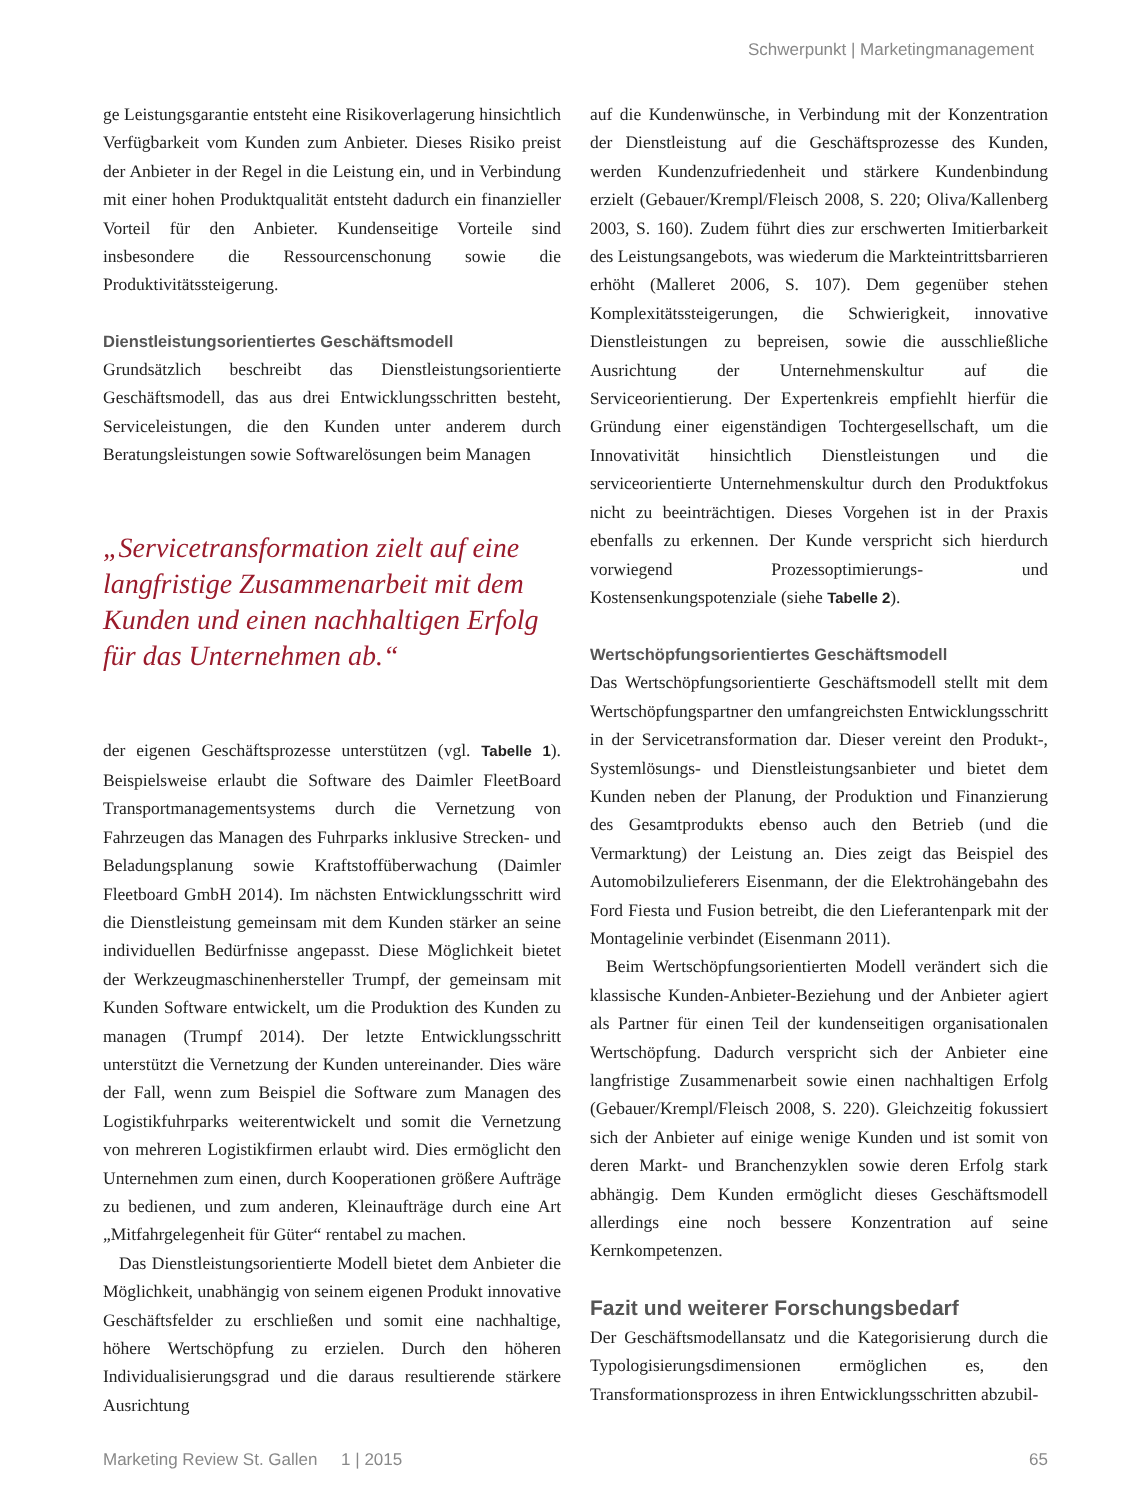Schwerpunkt | Marketingmanagement
ge Leistungsgarantie entsteht eine Risikoverlagerung hinsichtlich Verfügbarkeit vom Kunden zum Anbieter. Dieses Risiko preist der Anbieter in der Regel in die Leistung ein, und in Verbindung mit einer hohen Produktqualität entsteht dadurch ein finanzieller Vorteil für den Anbieter. Kundenseitige Vorteile sind insbesondere die Ressourcenschonung sowie die Produktivitätssteigerung.
Dienstleistungsorientiertes Geschäftsmodell
Grundsätzlich beschreibt das Dienstleistungsorientierte Geschäftsmodell, das aus drei Entwicklungsschritten besteht, Serviceleistungen, die den Kunden unter anderem durch Beratungsleistungen sowie Softwarelösungen beim Managen
„Servicetransformation zielt auf eine langfristige Zusammenarbeit mit dem Kunden und einen nachhaltigen Erfolg für das Unternehmen ab.“
der eigenen Geschäftsprozesse unterstützen (vgl. Tabelle 1). Beispielsweise erlaubt die Software des Daimler FleetBoard Transportmanagementsystems durch die Vernetzung von Fahrzeugen das Managen des Fuhrparks inklusive Strecken- und Beladungsplanung sowie Kraftstoffüberwachung (Daimler Fleetboard GmbH 2014). Im nächsten Entwicklungsschritt wird die Dienstleistung gemeinsam mit dem Kunden stärker an seine individuellen Bedürfnisse angepasst. Diese Möglichkeit bietet der Werkzeugmaschinenhersteller Trumpf, der gemeinsam mit Kunden Software entwickelt, um die Produktion des Kunden zu managen (Trumpf 2014). Der letzte Entwicklungsschritt unterstützt die Vernetzung der Kunden untereinander. Dies wäre der Fall, wenn zum Beispiel die Software zum Managen des Logistikfuhrparks weiterentwickelt und somit die Vernetzung von mehreren Logistikfirmen erlaubt wird. Dies ermöglicht den Unternehmen zum einen, durch Kooperationen größere Aufträge zu bedienen, und zum anderen, Kleinaufträge durch eine Art „Mitfahrgelegenheit für Güter“ rentabel zu machen.
Das Dienstleistungsorientierte Modell bietet dem Anbieter die Möglichkeit, unabhängig von seinem eigenen Produkt innovative Geschäftsfelder zu erschließen und somit eine nachhaltige, höhere Wertschöpfung zu erzielen. Durch den höheren Individualisierungsgrad und die daraus resultierende stärkere Ausrichtung
auf die Kundenwünsche, in Verbindung mit der Konzentration der Dienstleistung auf die Geschäftsprozesse des Kunden, werden Kundenzufriedenheit und stärkere Kundenbindung erzielt (Gebauer/Krempl/Fleisch 2008, S. 220; Oliva/Kallenberg 2003, S. 160). Zudem führt dies zur erschwerten Imitierbarkeit des Leistungsangebots, was wiederum die Markteintrittsbarrieren erhöht (Malleret 2006, S. 107). Dem gegenüber stehen Komplexitätssteigerungen, die Schwierigkeit, innovative Dienstleistungen zu bepreisen, sowie die ausschließliche Ausrichtung der Unternehmenskultur auf die Serviceorientierung. Der Expertenkreis empfiehlt hierfür die Gründung einer eigenständigen Tochtergesellschaft, um die Innovativität hinsichtlich Dienstleistungen und die serviceorientierte Unternehmenskultur durch den Produktfokus nicht zu beeinträchtigen. Dieses Vorgehen ist in der Praxis ebenfalls zu erkennen. Der Kunde verspricht sich hierdurch vorwiegend Prozessoptimierungs- und Kostensenkungspotenziale (siehe Tabelle 2).
Wertschöpfungsorientiertes Geschäftsmodell
Das Wertschöpfungsorientierte Geschäftsmodell stellt mit dem Wertschöpfungspartner den umfangreichsten Entwicklungsschritt in der Servicetransformation dar. Dieser vereint den Produkt-, Systemlösungs- und Dienstleistungsanbieter und bietet dem Kunden neben der Planung, der Produktion und Finanzierung des Gesamtprodukts ebenso auch den Betrieb (und die Vermarktung) der Leistung an. Dies zeigt das Beispiel des Automobilzulieferers Eisenmann, der die Elektrohängebahn des Ford Fiesta und Fusion betreibt, die den Lieferantenpark mit der Montagelinie verbindet (Eisenmann 2011).
Beim Wertschöpfungsorientierten Modell verändert sich die klassische Kunden-Anbieter-Beziehung und der Anbieter agiert als Partner für einen Teil der kundenseitigen organisationalen Wertschöpfung. Dadurch verspricht sich der Anbieter eine langfristige Zusammenarbeit sowie einen nachhaltigen Erfolg (Gebauer/Krempl/Fleisch 2008, S. 220). Gleichzeitig fokussiert sich der Anbieter auf einige wenige Kunden und ist somit von deren Markt- und Branchenzyklen sowie deren Erfolg stark abhängig. Dem Kunden ermöglicht dieses Geschäftsmodell allerdings eine noch bessere Konzentration auf seine Kernkompetenzen.
Fazit und weiterer Forschungsbedarf
Der Geschäftsmodellansatz und die Kategorisierung durch die Typologisierungsdimensionen ermöglichen es, den Transformationsprozess in ihren Entwicklungsschritten abzubil-
Marketing Review St. Gallen 1 | 2015 65